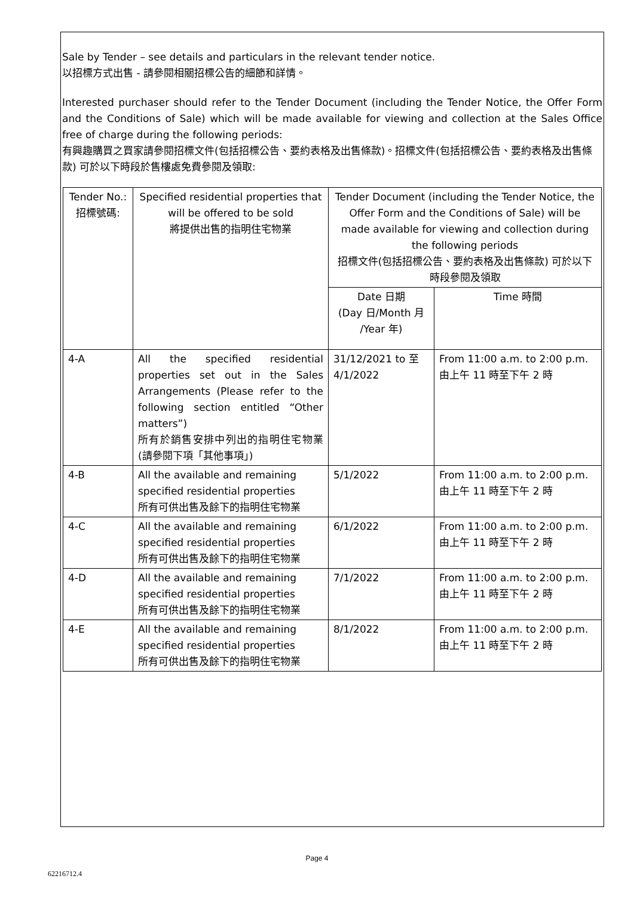Sale by Tender – see details and particulars in the relevant tender notice.
以招標方式出售 - 請參閱相關招標公告的細節和詳情。
Interested purchaser should refer to the Tender Document (including the Tender Notice, the Offer Form and the Conditions of Sale) which will be made available for viewing and collection at the Sales Office free of charge during the following periods:
有興趣購買之買家請參閱招標文件(包括招標公告、要約表格及出售條款)。招標文件(包括招標公告、要約表格及出售條款) 可於以下時段於售樓處免費參閱及領取:
| Tender No.: 招標號碼: | Specified residential properties that will be offered to be sold 將提供出售的指明住宅物業 | Tender Document (including the Tender Notice, the Offer Form and the Conditions of Sale) will be made available for viewing and collection during the following periods 招標文件(包括招標公告、要約表格及出售條款) 可於以下時段參閱及領取 | |
| | | Date 日期 (Day 日/Month 月 /Year 年) | Time 時間 |
| 4-A | All the specified residential properties set out in the Sales Arrangements (Please refer to the following section entitled “Other matters”) 所有於銷售安排中列出的指明住宅物業 (請參閱下項「其他事項」) | 31/12/2021 to 至 4/1/2022 | From 11:00 a.m. to 2:00 p.m. 由上午 11 時至下午 2 時 |
| 4-B | All the available and remaining specified residential properties 所有可供出售及餘下的指明住宅物業 | 5/1/2022 | From 11:00 a.m. to 2:00 p.m. 由上午 11 時至下午 2 時 |
| 4-C | All the available and remaining specified residential properties 所有可供出售及餘下的指明住宅物業 | 6/1/2022 | From 11:00 a.m. to 2:00 p.m. 由上午 11 時至下午 2 時 |
| 4-D | All the available and remaining specified residential properties 所有可供出售及餘下的指明住宅物業 | 7/1/2022 | From 11:00 a.m. to 2:00 p.m. 由上午 11 時至下午 2 時 |
| 4-E | All the available and remaining specified residential properties 所有可供出售及餘下的指明住宅物業 | 8/1/2022 | From 11:00 a.m. to 2:00 p.m. 由上午 11 時至下午 2 時 |
Page 4
62216712.4